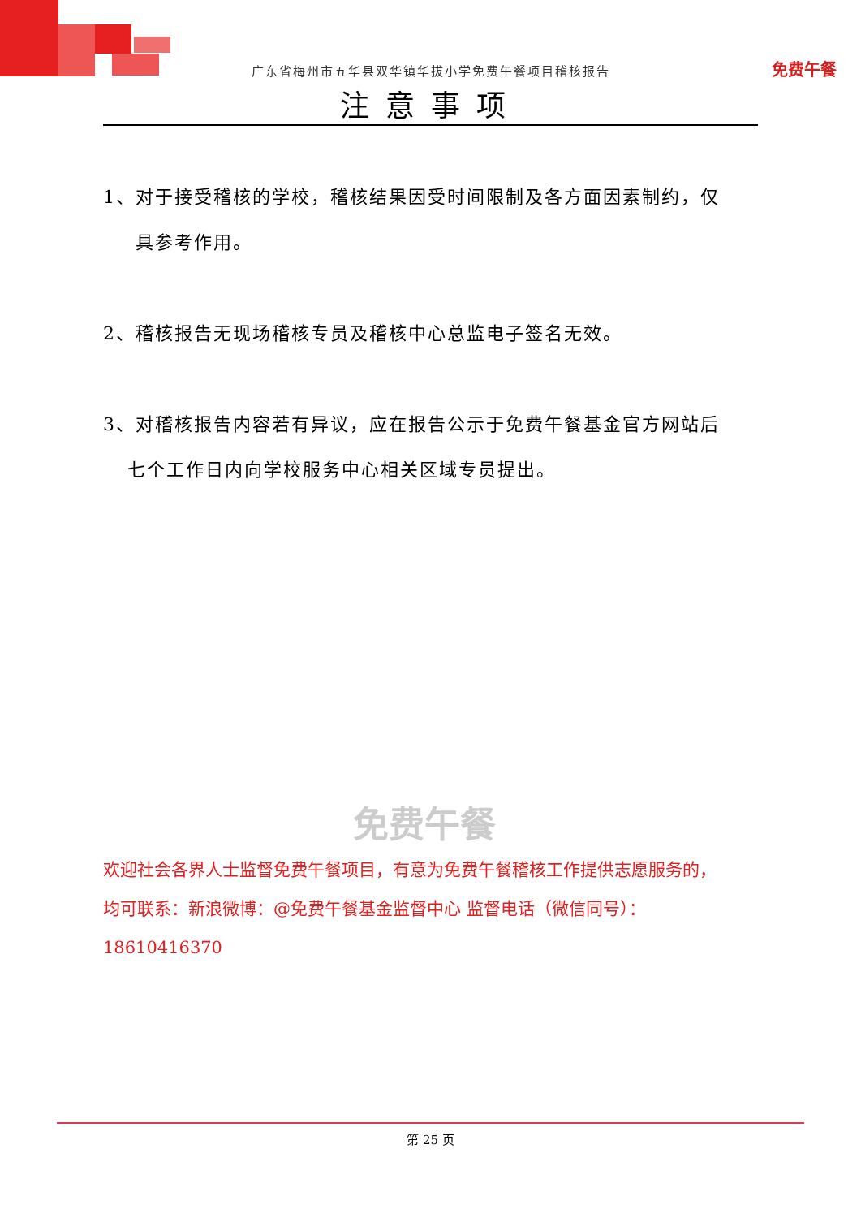免费午餐
广东省梅州市五华县双华镇华拔小学免费午餐项目稽核报告
注意事项
1、对于接受稽核的学校，稽核结果因受时间限制及各方面因素制约，仅
具参考作用。
2、稽核报告无现场稽核专员及稽核中心总监电子签名无效。
3、对稽核报告内容若有异议，应在报告公示于免费午餐基金官方网站后
七个工作日内向学校服务中心相关区域专员提出。
免费午餐
欢迎社会各界人士监督免费午餐项目，有意为免费午餐稽核工作提供志愿服务的，
均可联系：新浪微博：@免费午餐基金监督中心 监督电话（微信同号）：18610416370
第 25 页